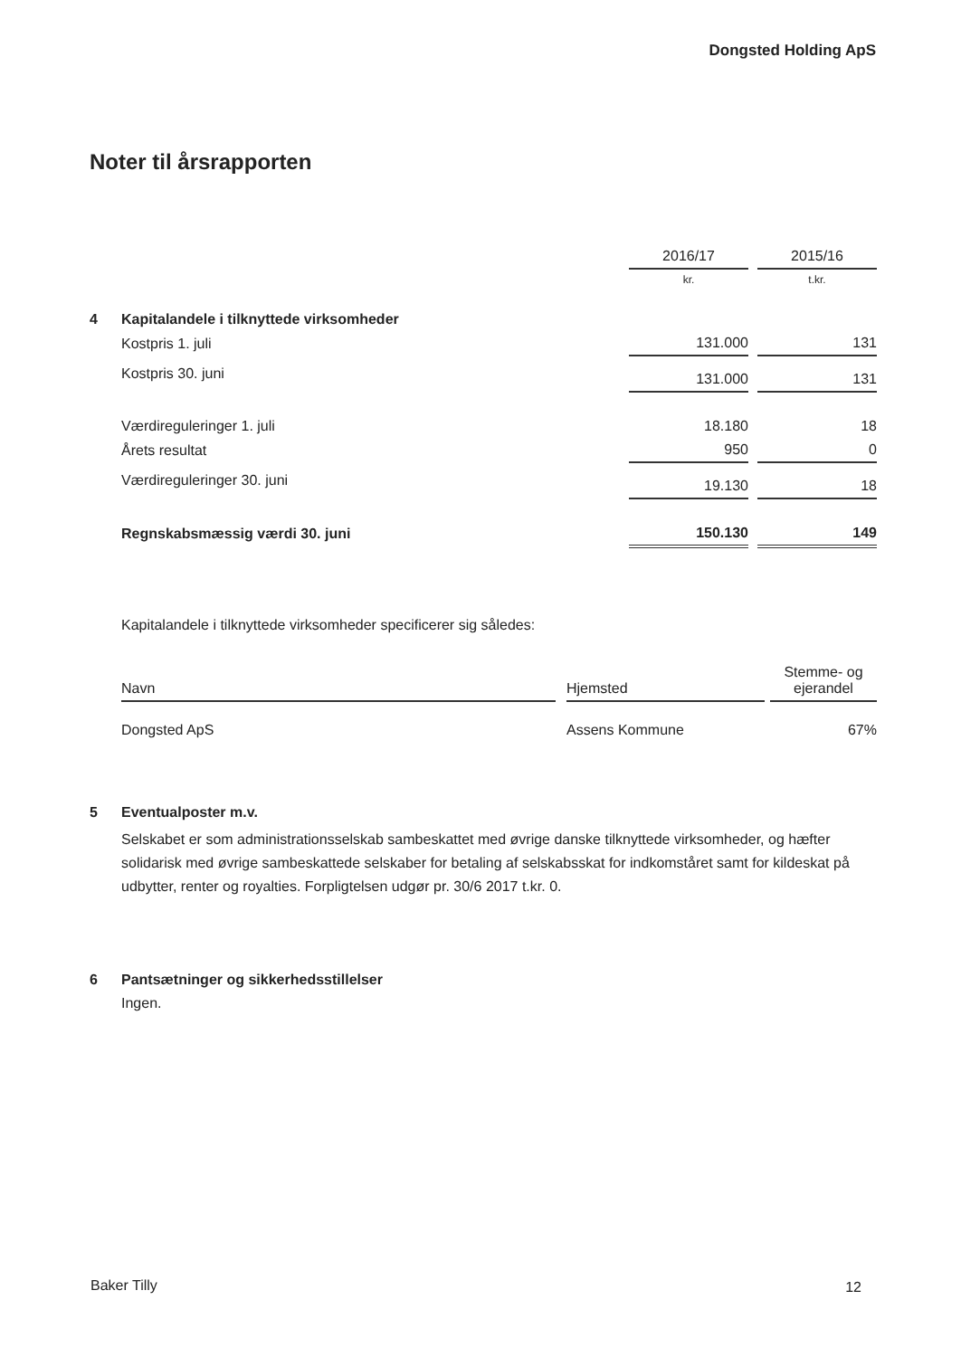Dongsted Holding ApS
Noter til årsrapporten
| | | 2016/17 | | 2015/16 |
| | | kr. | | t.kr. |
| 4 | Kapitalandele i tilknyttede virksomheder | | | |
| | Kostpris 1. juli | 131.000 | | 131 |
| | Kostpris 30. juni | 131.000 | | 131 |
| | Værdireguleringer 1. juli | 18.180 | | 18 |
| | Årets resultat | 950 | | 0 |
| | Værdireguleringer 30. juni | 19.130 | | 18 |
| | Regnskabsmæssig værdi 30. juni | 150.130 | | 149 |
Kapitalandele i tilknyttede virksomheder specificerer sig således:
| Navn | | Hjemsted | | Stemme- og ejerandel |
| Dongsted ApS | | Assens Kommune | | 67% |
| 5 | Eventualposter m.v. |
| | Selskabet er som administrationsselskab sambeskattet med øvrige danske tilknyttede virksomheder, og hæfter solidarisk med øvrige sambeskattede selskaber for betaling af selskabsskat for indkomståret samt for kildeskat på udbytter, renter og royalties. Forpligtelsen udgør pr. 30/6 2017 t.kr. 0. |
| 6 | Pantsætninger og sikkerhedsstillelser |
| | Ingen. |
Baker Tilly 12